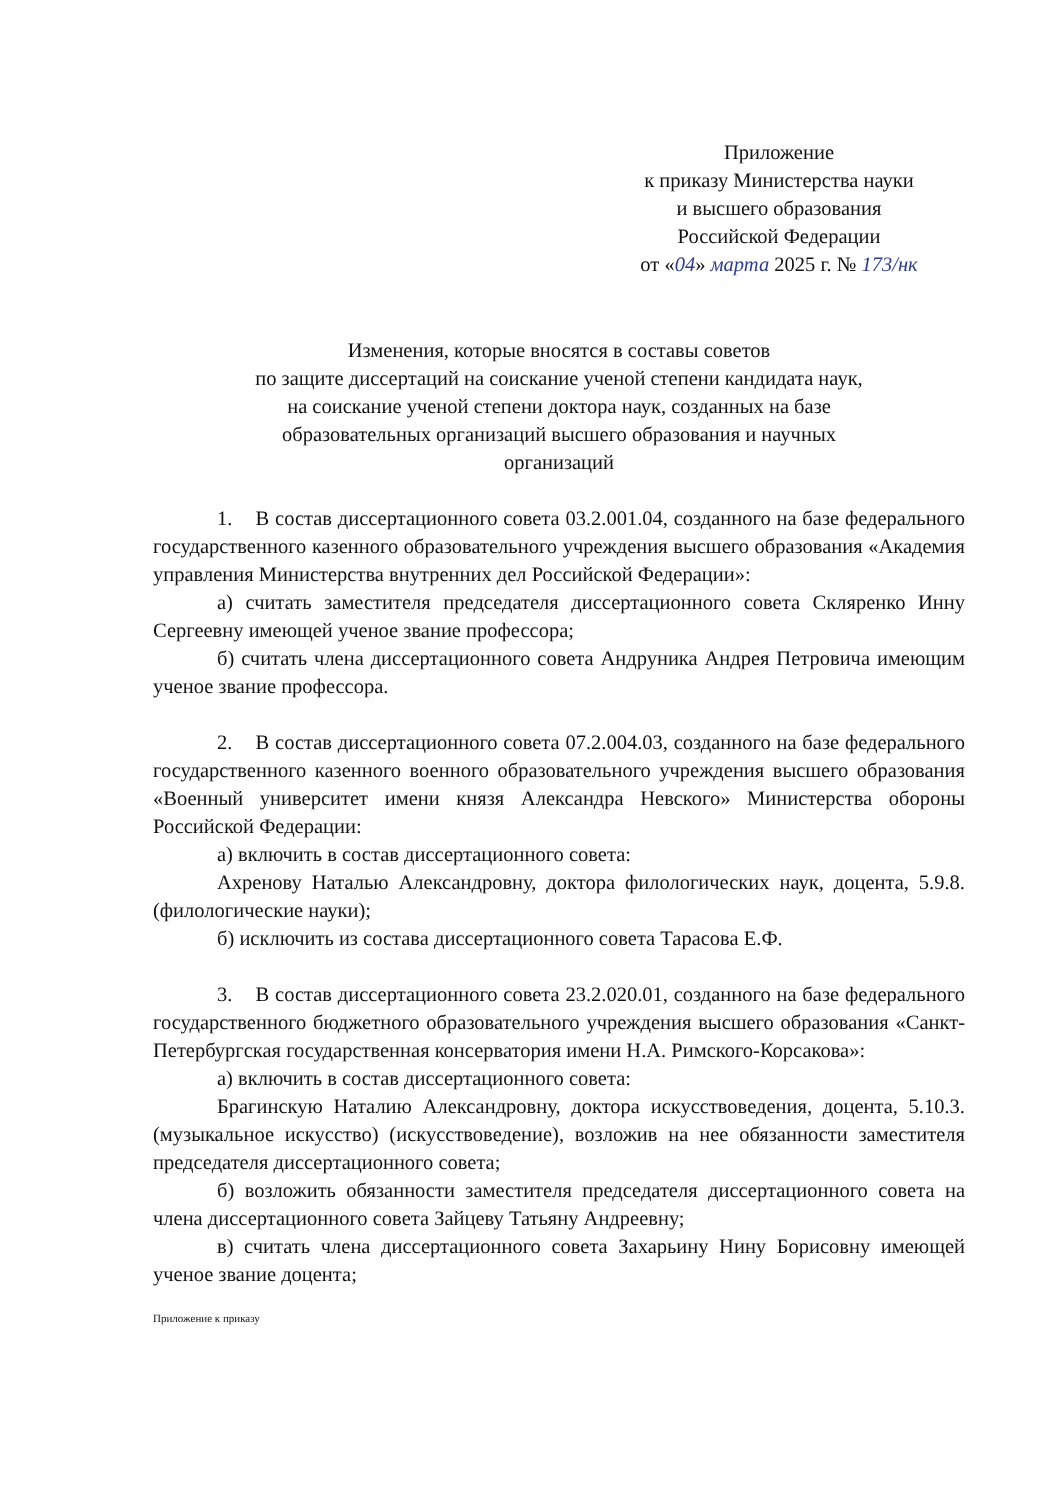Приложение
к приказу Министерства науки
и высшего образования
Российской Федерации
от «04» марта 2025 г. № 173/нк
Изменения, которые вносятся в составы советов
по защите диссертаций на соискание ученой степени кандидата наук,
на соискание ученой степени доктора наук, созданных на базе
образовательных организаций высшего образования и научных
организаций
1. В состав диссертационного совета 03.2.001.04, созданного на базе федерального государственного казенного образовательного учреждения высшего образования «Академия управления Министерства внутренних дел Российской Федерации»:
а) считать заместителя председателя диссертационного совета Скляренко Инну Сергеевну имеющей ученое звание профессора;
б) считать члена диссертационного совета Андруника Андрея Петровича имеющим ученое звание профессора.
2. В состав диссертационного совета 07.2.004.03, созданного на базе федерального государственного казенного военного образовательного учреждения высшего образования «Военный университет имени князя Александра Невского» Министерства обороны Российской Федерации:
а) включить в состав диссертационного совета:
Ахренову Наталью Александровну, доктора филологических наук, доцента, 5.9.8. (филологические науки);
б) исключить из состава диссертационного совета Тарасова Е.Ф.
3. В состав диссертационного совета 23.2.020.01, созданного на базе федерального государственного бюджетного образовательного учреждения высшего образования «Санкт-Петербургская государственная консерватория имени Н.А. Римского-Корсакова»:
а) включить в состав диссертационного совета:
Брагинскую Наталию Александровну, доктора искусствоведения, доцента, 5.10.3. (музыкальное искусство) (искусствоведение), возложив на нее обязанности заместителя председателя диссертационного совета;
б) возложить обязанности заместителя председателя диссертационного совета на члена диссертационного совета Зайцеву Татьяну Андреевну;
в) считать члена диссертационного совета Захарьину Нину Борисовну имеющей ученое звание доцента;
Приложение к приказу